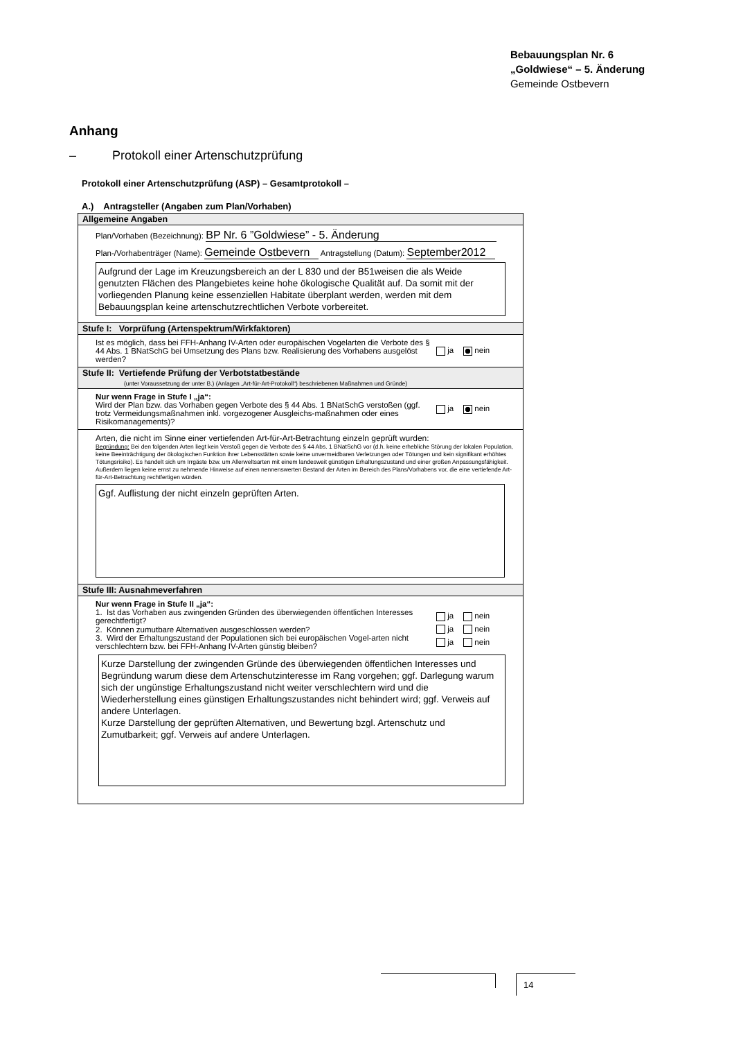Bebauungsplan Nr. 6
„Goldwiese“ – 5. Änderung
Gemeinde Ostbevern
Anhang
– Protokoll einer Artenschutzprüfung
Protokoll einer Artenschutzprüfung (ASP) – Gesamtprotokoll –
A.) Antragsteller (Angaben zum Plan/Vorhaben)
Allgemeine Angaben
Plan/Vorhaben (Bezeichnung): BP Nr. 6 ”Goldwiese” - 5. Änderung
Plan-/Vorhabenträger (Name): Gemeinde Ostbevern Antragstellung (Datum): September2012
Aufgrund der Lage im Kreuzungsbereich an der L 830 und der B51weisen die als Weide genutzten Flächen des Plangebietes keine hohe ökologische Qualität auf. Da somit mit der vorliegenden Planung keine essenziellen Habitate überplant werden, werden mit dem Bebauungsplan keine artenschutzrechtlichen Verbote vorbereitet.
Stufe I: Vorprüfung (Artenspektrum/Wirkfaktoren)
Ist es möglich, dass bei FFH-Anhang IV-Arten oder europäischen Vogelarten die Verbote des § 44 Abs. 1 BNatSchG bei Umsetzung des Plans bzw. Realisierung des Vorhabens ausgelöst werden?
ja nein
Stufe II: Vertiefende Prüfung der Verbotstatbestände
(unter Voraussetzung der unter B.) (Anlagen „Art-für-Art-Protokoll“) beschriebenen Maßnahmen und Gründe)
Nur wenn Frage in Stufe I „ja“:
Wird der Plan bzw. das Vorhaben gegen Verbote des § 44 Abs. 1 BNatSchG verstoßen (ggf. trotz Vermeidungsmaßnahmen inkl. vorgezogener Ausgleichs-maßnahmen oder eines Risikomanagements)?
ja nein
Arten, die nicht im Sinne einer vertiefenden Art-für-Art-Betrachtung einzeln geprüft wurden:
Begründung: Bei den folgenden Arten liegt kein Verstoß gegen die Verbote des § 44 Abs. 1 BNatSchG vor (d.h. keine erhebliche Störung der lokalen Population, keine Beeinträchtigung der ökologischen Funktion ihrer Lebensstätten sowie keine unvermeidbaren Verletzungen oder Tötungen und kein signifikant erhöhtes Tötungsrisiko). Es handelt sich um Irrgäste bzw. um Allerweltsarten mit einem landesweit günstigen Erhaltungszustand und einer großen Anpassungsfähigkeit. Außerdem liegen keine ernst zu nehmende Hinweise auf einen nennenswerten Bestand der Arten im Bereich des Plans/Vorhabens vor, die eine vertiefende Art-für-Art-Betrachtung rechtfertigen würden.
Ggf. Auflistung der nicht einzeln geprüften Arten.
Stufe III: Ausnahmeverfahren
Nur wenn Frage in Stufe II „ja“:
1. Ist das Vorhaben aus zwingenden Gründen des überwiegenden öffentlichen Interesses gerechtfertigt?
ja nein
2. Können zumutbare Alternativen ausgeschlossen werden?
ja nein
3. Wird der Erhaltungszustand der Populationen sich bei europäischen Vogel-arten nicht verschlechtern bzw. bei FFH-Anhang IV-Arten günstig bleiben?
ja nein
Kurze Darstellung der zwingenden Gründe des überwiegenden öffentlichen Interesses und Begründung warum diese dem Artenschutzinteresse im Rang vorgehen; ggf. Darlegung warum sich der ungünstige Erhaltungszustand nicht weiter verschlechtern wird und die Wiederherstellung eines günstigen Erhaltungszustandes nicht behindert wird; ggf. Verweis auf andere Unterlagen.
Kurze Darstellung der geprüften Alternativen, und Bewertung bzgl. Artenschutz und Zumutbarkeit; ggf. Verweis auf andere Unterlagen.
14